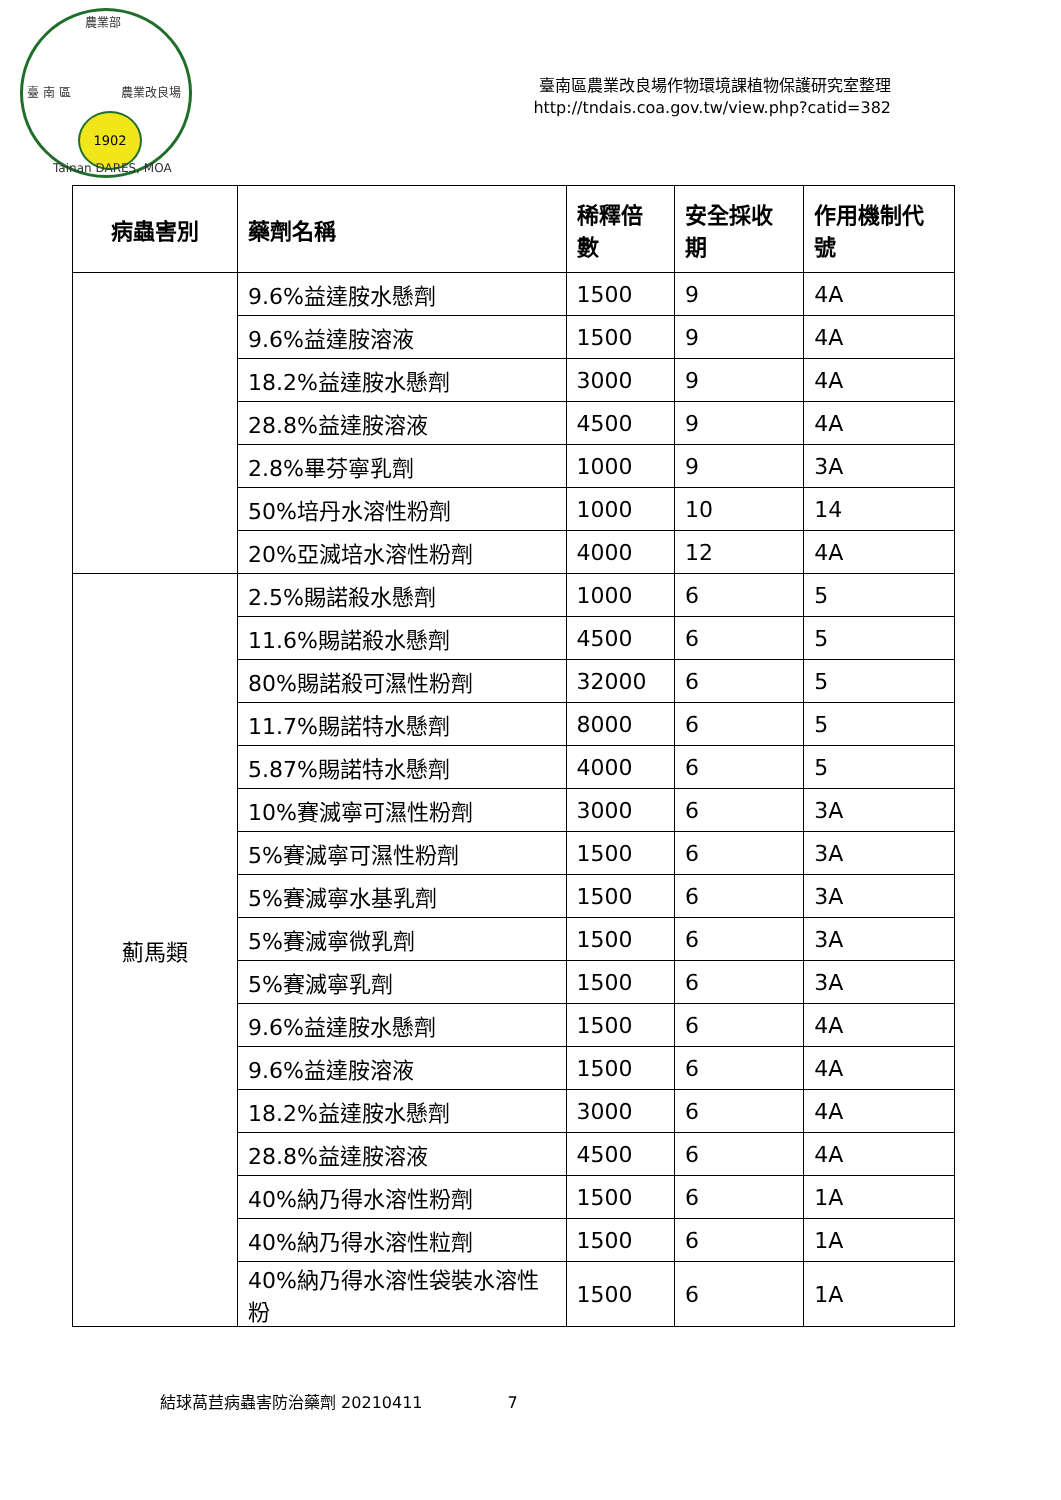農業部
臺 南 區 農業改良場
1902
Tainan DARES, MOA
臺南區農業改良場作物環境課植物保護研究室整理
http://tndais.coa.gov.tw/view.php?catid=382
| 病蟲害別 | 藥劑名稱 | 稀釋倍數 | 安全採收期 | 作用機制代號 |
| --- | --- | --- | --- | --- |
| | 9.6%益達胺水懸劑 | 1500 | 9 | 4A |
| | 9.6%益達胺溶液 | 1500 | 9 | 4A |
| | 18.2%益達胺水懸劑 | 3000 | 9 | 4A |
| | 28.8%益達胺溶液 | 4500 | 9 | 4A |
| | 2.8%畢芬寧乳劑 | 1000 | 9 | 3A |
| | 50%培丹水溶性粉劑 | 1000 | 10 | 14 |
| | 20%亞滅培水溶性粉劑 | 4000 | 12 | 4A |
| 薊馬類 | 2.5%賜諾殺水懸劑 | 1000 | 6 | 5 |
| | 11.6%賜諾殺水懸劑 | 4500 | 6 | 5 |
| | 80%賜諾殺可濕性粉劑 | 32000 | 6 | 5 |
| | 11.7%賜諾特水懸劑 | 8000 | 6 | 5 |
| | 5.87%賜諾特水懸劑 | 4000 | 6 | 5 |
| | 10%賽滅寧可濕性粉劑 | 3000 | 6 | 3A |
| | 5%賽滅寧可濕性粉劑 | 1500 | 6 | 3A |
| | 5%賽滅寧水基乳劑 | 1500 | 6 | 3A |
| | 5%賽滅寧微乳劑 | 1500 | 6 | 3A |
| | 5%賽滅寧乳劑 | 1500 | 6 | 3A |
| | 9.6%益達胺水懸劑 | 1500 | 6 | 4A |
| | 9.6%益達胺溶液 | 1500 | 6 | 4A |
| | 18.2%益達胺水懸劑 | 3000 | 6 | 4A |
| | 28.8%益達胺溶液 | 4500 | 6 | 4A |
| | 40%納乃得水溶性粉劑 | 1500 | 6 | 1A |
| | 40%納乃得水溶性粒劑 | 1500 | 6 | 1A |
| | 40%納乃得水溶性袋裝水溶性粉 | 1500 | 6 | 1A |
結球萵苣病蟲害防治藥劑 20210411 7